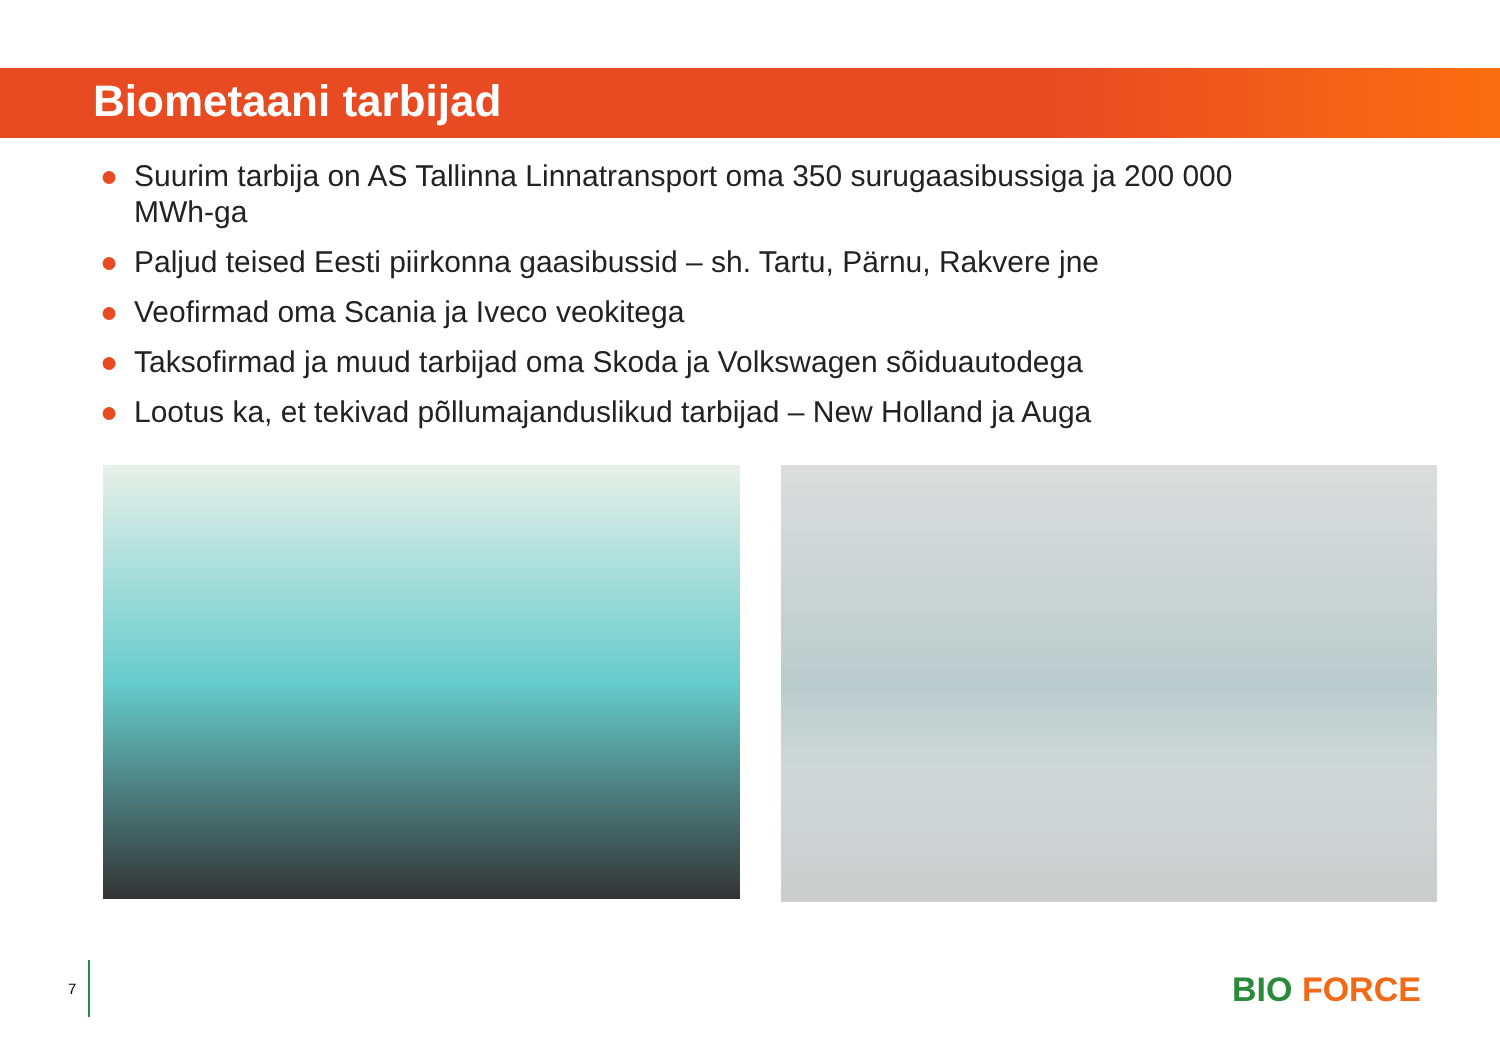Biometaani tarbijad
● Suurim tarbija on AS Tallinna Linnatransport oma 350 surugaasibussiga ja 200 000 MWh-ga
● Paljud teised Eesti piirkonna gaasibussid – sh. Tartu, Pärnu, Rakvere jne
● Veofirmad oma Scania ja Iveco veokitega
● Taksofirmad ja muud tarbijad oma Skoda ja Volkswagen sõiduautodega
● Lootus ka, et tekivad põllumajanduslikud tarbijad – New Holland ja Auga
7
BIO FORCE